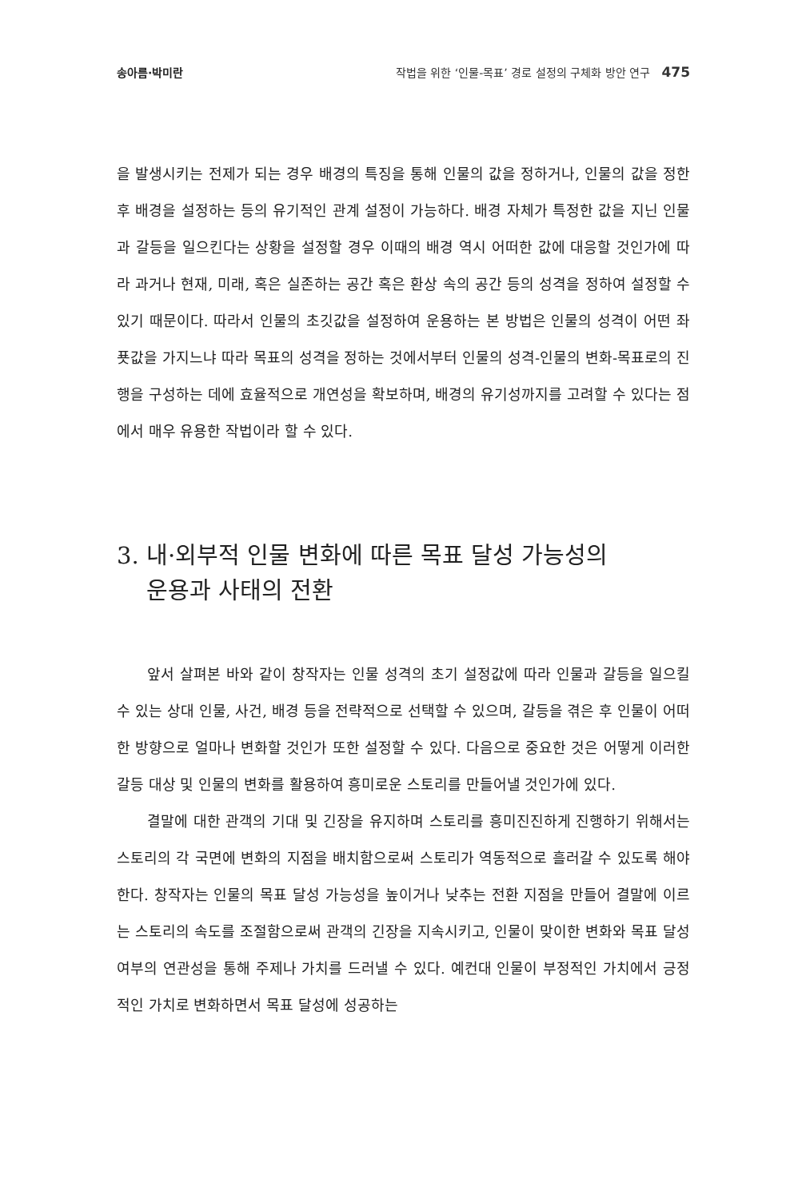송아름·박미란 작법을 위한 ‘인물-목표’ 경로 설정의 구체화 방안 연구 475
을 발생시키는 전제가 되는 경우 배경의 특징을 통해 인물의 값을 정하거나, 인물의 값을 정한 후 배경을 설정하는 등의 유기적인 관계 설정이 가능하다. 배경 자체가 특정한 값을 지닌 인물과 갈등을 일으킨다는 상황을 설정할 경우 이때의 배경 역시 어떠한 값에 대응할 것인가에 따라 과거나 현재, 미래, 혹은 실존하는 공간 혹은 환상 속의 공간 등의 성격을 정하여 설정할 수 있기 때문이다. 따라서 인물의 초깃값을 설정하여 운용하는 본 방법은 인물의 성격이 어떤 좌푯값을 가지느냐 따라 목표의 성격을 정하는 것에서부터 인물의 성격-인물의 변화-목표로의 진행을 구성하는 데에 효율적으로 개연성을 확보하며, 배경의 유기성까지를 고려할 수 있다는 점에서 매우 유용한 작법이라 할 수 있다.
3. 내·외부적 인물 변화에 따른 목표 달성 가능성의
운용과 사태의 전환
앞서 살펴본 바와 같이 창작자는 인물 성격의 초기 설정값에 따라 인물과 갈등을 일으킬 수 있는 상대 인물, 사건, 배경 등을 전략적으로 선택할 수 있으며, 갈등을 겪은 후 인물이 어떠한 방향으로 얼마나 변화할 것인가 또한 설정할 수 있다. 다음으로 중요한 것은 어떻게 이러한 갈등 대상 및 인물의 변화를 활용하여 흥미로운 스토리를 만들어낼 것인가에 있다.
결말에 대한 관객의 기대 및 긴장을 유지하며 스토리를 흥미진진하게 진행하기 위해서는 스토리의 각 국면에 변화의 지점을 배치함으로써 스토리가 역동적으로 흘러갈 수 있도록 해야 한다. 창작자는 인물의 목표 달성 가능성을 높이거나 낮추는 전환 지점을 만들어 결말에 이르는 스토리의 속도를 조절함으로써 관객의 긴장을 지속시키고, 인물이 맞이한 변화와 목표 달성 여부의 연관성을 통해 주제나 가치를 드러낼 수 있다. 예컨대 인물이 부정적인 가치에서 긍정적인 가치로 변화하면서 목표 달성에 성공하는